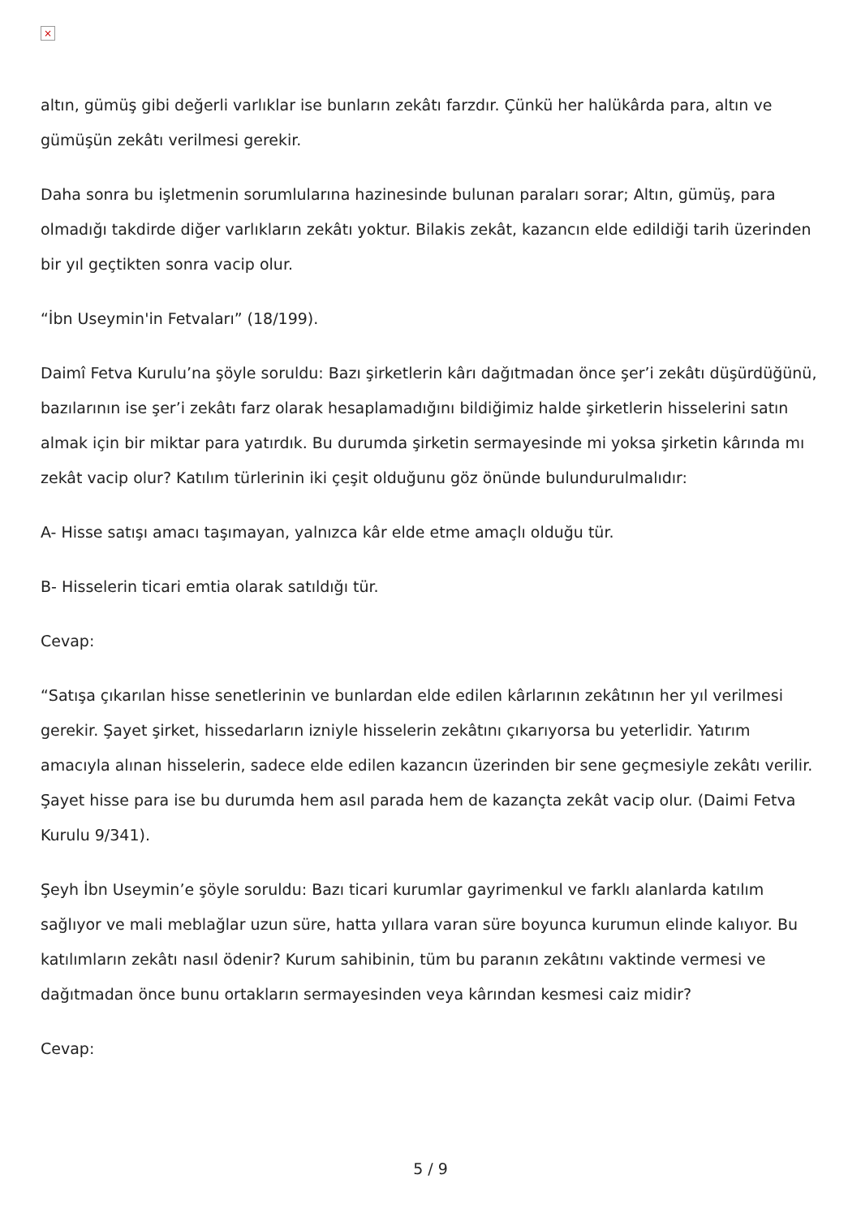×
altın, gümüş gibi değerli varlıklar ise bunların zekâtı farzdır. Çünkü her halükârda para, altın ve gümüşün zekâtı verilmesi gerekir.
Daha sonra bu işletmenin sorumlularına hazinesinde bulunan paraları sorar; Altın, gümüş, para olmadığı takdirde diğer varlıkların zekâtı yoktur. Bilakis zekât, kazancın elde edildiği tarih üzerinden bir yıl geçtikten sonra vacip olur.
“İbn Useymin'in Fetvaları” (18/199).
Daimî Fetva Kurulu’na şöyle soruldu: Bazı şirketlerin kârı dağıtmadan önce şer’i zekâtı düşürdüğünü, bazılarının ise şer’i zekâtı farz olarak hesaplamadığını bildiğimiz halde şirketlerin hisselerini satın almak için bir miktar para yatırdık. Bu durumda şirketin sermayesinde mi yoksa şirketin kârında mı zekât vacip olur? Katılım türlerinin iki çeşit olduğunu göz önünde bulundurulmalıdır:
A- Hisse satışı amacı taşımayan, yalnızca kâr elde etme amaçlı olduğu tür.
B- Hisselerin ticari emtia olarak satıldığı tür.
Cevap:
“Satışa çıkarılan hisse senetlerinin ve bunlardan elde edilen kârlarının zekâtının her yıl verilmesi gerekir. Şayet şirket, hissedarların izniyle hisselerin zekâtını çıkarıyorsa bu yeterlidir. Yatırım amacıyla alınan hisselerin, sadece elde edilen kazancın üzerinden bir sene geçmesiyle zekâtı verilir. Şayet hisse para ise bu durumda hem asıl parada hem de kazançta zekât vacip olur. (Daimi Fetva Kurulu 9/341).
Şeyh İbn Useymin’e şöyle soruldu: Bazı ticari kurumlar gayrimenkul ve farklı alanlarda katılım sağlıyor ve mali meblağlar uzun süre, hatta yıllara varan süre boyunca kurumun elinde kalıyor. Bu katılımların zekâtı nasıl ödenir? Kurum sahibinin, tüm bu paranın zekâtını vaktinde vermesi ve dağıtmadan önce bunu ortakların sermayesinden veya kârından kesmesi caiz midir?
Cevap:
5 / 9